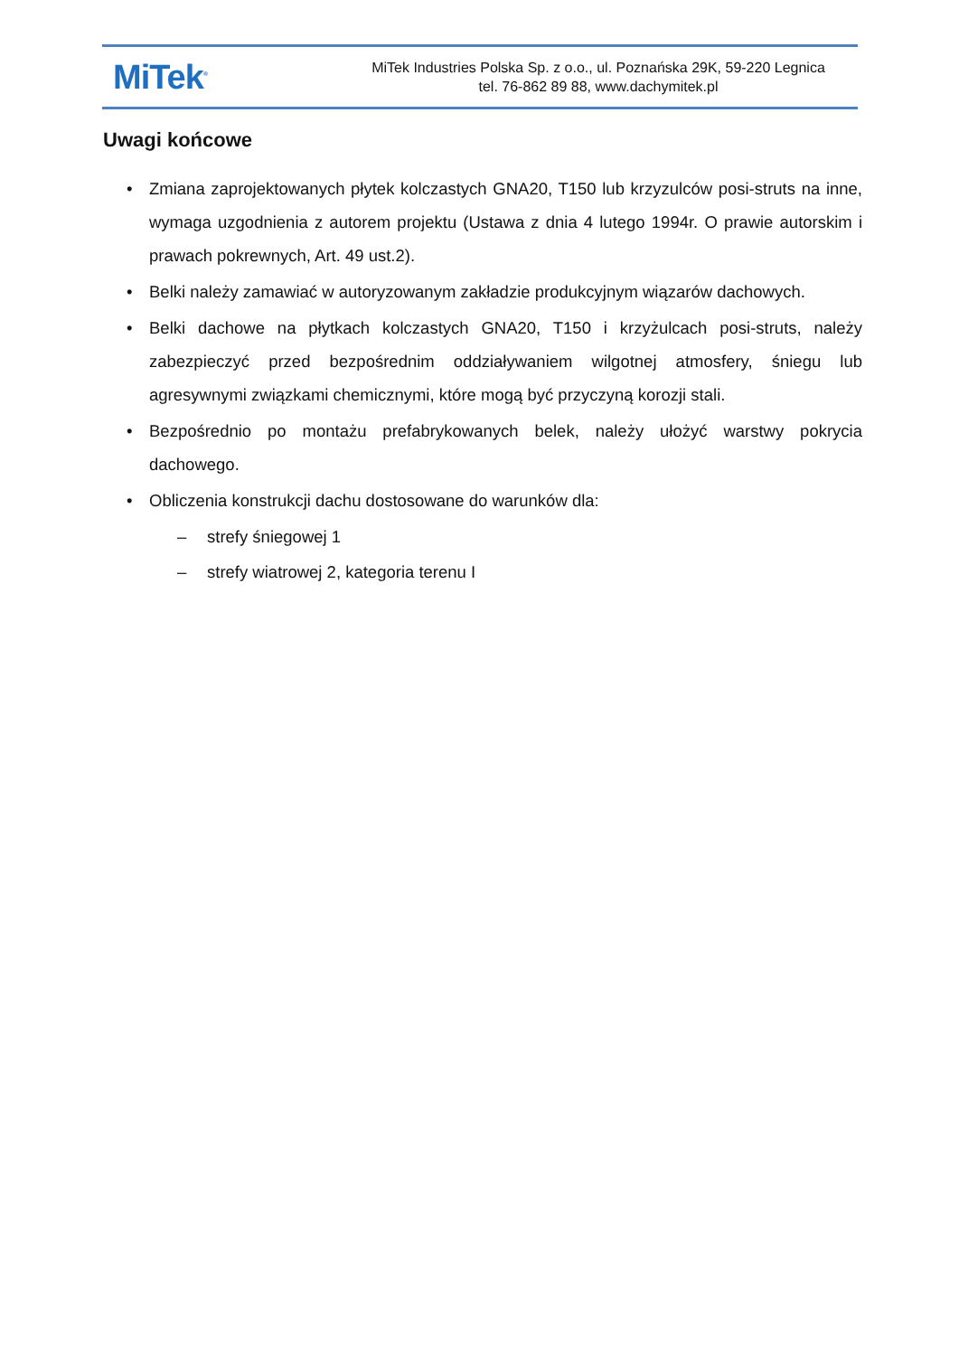MiTek<sup>®</sup>
MiTek Industries Polska Sp. z o.o., ul. Poznańska 29K, 59-220 Legnica
tel. 76-862 89 88, www.dachymitek.pl
Uwagi końcowe
• Zmiana zaprojektowanych płytek kolczastych GNA20, T150 lub krzyzulców posi-struts na inne, wymaga uzgodnienia z autorem projektu (Ustawa z dnia 4 lutego 1994r. O prawie autorskim i prawach pokrewnych, Art. 49 ust.2).
• Belki należy zamawiać w autoryzowanym zakładzie produkcyjnym wiązarów dachowych.
• Belki dachowe na płytkach kolczastych GNA20, T150 i krzyżulcach posi-struts, należy zabezpieczyć przed bezpośrednim oddziaływaniem wilgotnej atmosfery, śniegu lub agresywnymi związkami chemicznymi, które mogą być przyczyną korozji stali.
• Bezpośrednio po montażu prefabrykowanych belek, należy ułożyć warstwy pokrycia dachowego.
• Obliczenia konstrukcji dachu dostosowane do warunków dla:
– strefy śniegowej 1
– strefy wiatrowej 2, kategoria terenu I